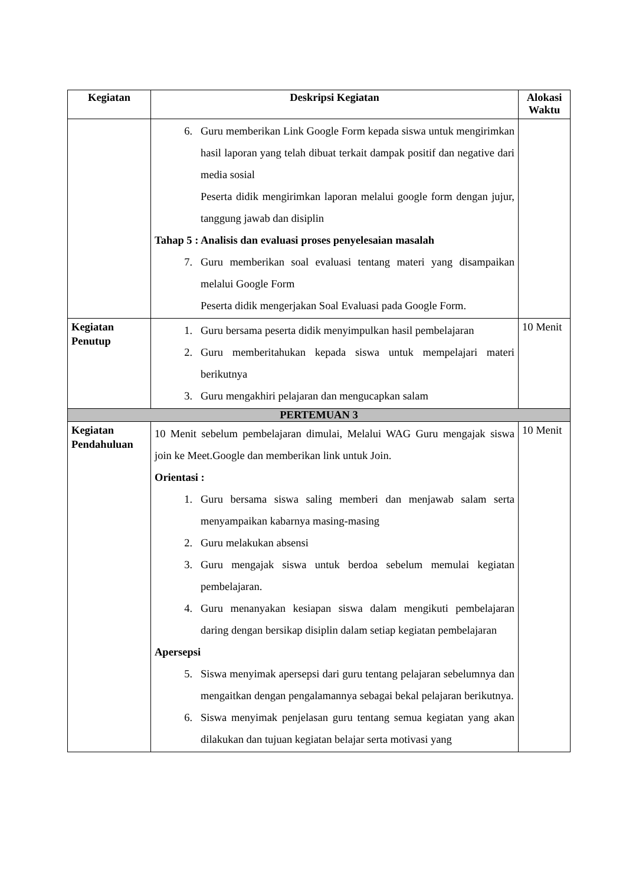| Kegiatan | Deskripsi Kegiatan | Alokasi Waktu |
| --- | --- | --- |
| | 6. Guru memberikan Link Google Form kepada siswa untuk mengirimkan hasil laporan yang telah dibuat terkait dampak positif dan negative dari media sosial Peserta didik mengirimkan laporan melalui google form dengan jujur, tanggung jawab dan disiplin Tahap 5 : Analisis dan evaluasi proses penyelesaian masalah 7. Guru memberikan soal evaluasi tentang materi yang disampaikan melalui Google Form Peserta didik mengerjakan Soal Evaluasi pada Google Form. | |
| Kegiatan Penutup | 1. Guru bersama peserta didik menyimpulkan hasil pembelajaran 2. Guru memberitahukan kepada siswa untuk mempelajari materi berikutnya 3. Guru mengakhiri pelajaran dan mengucapkan salam | 10 Menit |
| PERTEMUAN 3 | | |
| Kegiatan Pendahuluan | 10 Menit sebelum pembelajaran dimulai, Melalui WAG Guru mengajak siswa join ke Meet.Google dan memberikan link untuk Join. Orientasi : 1. Guru bersama siswa saling memberi dan menjawab salam serta menyampaikan kabarnya masing-masing 2. Guru melakukan absensi 3. Guru mengajak siswa untuk berdoa sebelum memulai kegiatan pembelajaran. 4. Guru menanyakan kesiapan siswa dalam mengikuti pembelajaran daring dengan bersikap disiplin dalam setiap kegiatan pembelajaran Apersepsi 5. Siswa menyimak apersepsi dari guru tentang pelajaran sebelumnya dan mengaitkan dengan pengalamannya sebagai bekal pelajaran berikutnya. 6. Siswa menyimak penjelasan guru tentang semua kegiatan yang akan dilakukan dan tujuan kegiatan belajar serta motivasi yang | 10 Menit |